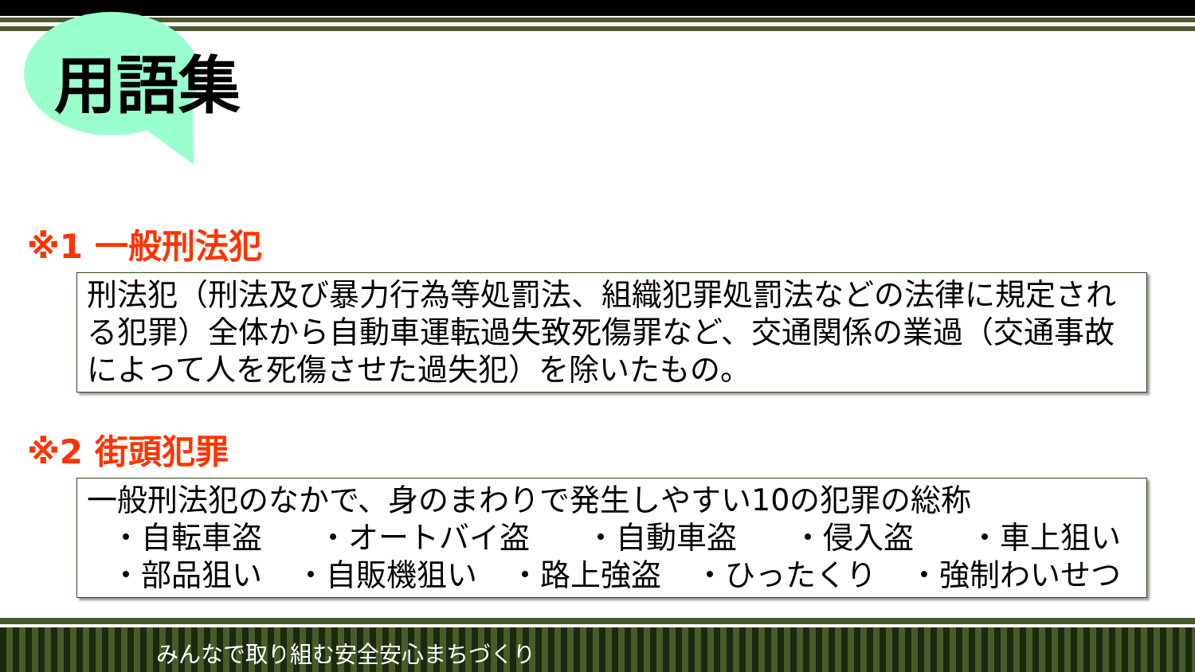用語集
※1 一般刑法犯
刑法犯（刑法及び暴力行為等処罰法、組織犯罪処罰法などの法律に規定される犯罪）全体から自動車運転過失致死傷罪など、交通関係の業過（交通事故によって人を死傷させた過失犯）を除いたもの。
※2 街頭犯罪
一般刑法犯のなかで、身のまわりで発生しやすい10の犯罪の総称
・自転車盗 ・オートバイ盗 ・自動車盗 ・侵入盗 ・車上狙い
・部品狙い ・自販機狙い ・路上強盗 ・ひったくり ・強制わいせつ
みんなで取り組む安全安心まちづくり